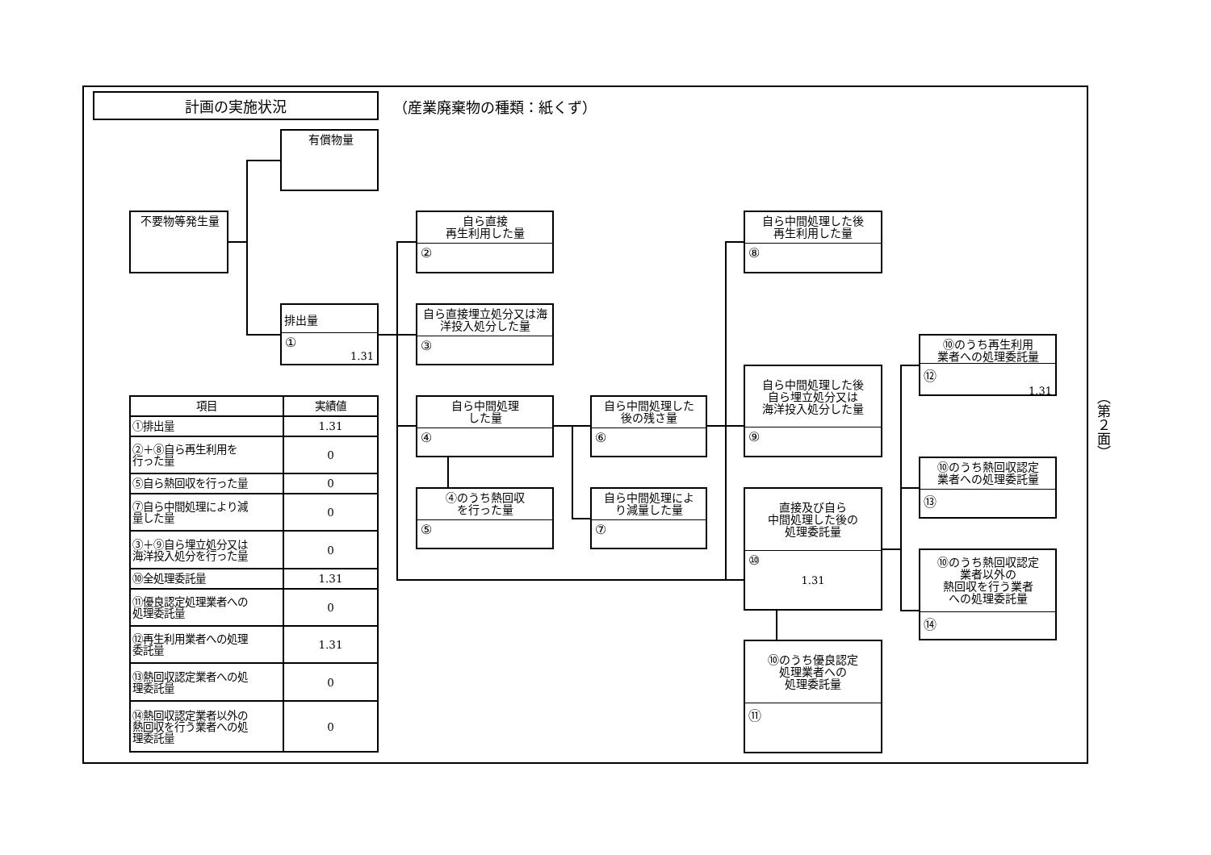計画の実施状況
（産業廃棄物の種類：紙くず）
不要物等発生量
有償物量
排出量
①
1.31
自ら直接
再生利用した量
②
自ら直接埋立処分又は海
洋投入処分した量
③
自ら中間処理
した量
④
④のうち熱回収
を行った量
⑤
自ら中間処理した
後の残さ量
⑥
自ら中間処理によ
り減量した量
⑦
自ら中間処理した後
再生利用した量
⑧
自ら中間処理した後
自ら埋立処分又は
海洋投入処分した量
⑨
直接及び自ら
中間処理した後の
処理委託量
⑩
1.31
⑩のうち優良認定
処理業者への
処理委託量
⑪
⑩のうち再生利用
業者への処理委託量
⑫
1.31
⑩のうち熱回収認定
業者への処理委託量
⑬
⑩のうち熱回収認定
業者以外の
熱回収を行う業者
への処理委託量
⑭
| 項目 | 実績値 |
| --- | --- |
| ①排出量 | 1.31 |
| ②＋⑧自ら再生利用を 行った量 | 0 |
| ⑤自ら熱回収を行った量 | 0 |
| ⑦自ら中間処理により減 量した量 | 0 |
| ③＋⑨自ら埋立処分又は 海洋投入処分を行った量 | 0 |
| ⑩全処理委託量 | 1.31 |
| ⑪優良認定処理業者への 処理委託量 | 0 |
| ⑫再生利用業者への処理 委託量 | 1.31 |
| ⑬熱回収認定業者への処 理委託量 | 0 |
| ⑭熱回収認定業者以外の 熱回収を行う業者への処 理委託量 | 0 |
（第２面）